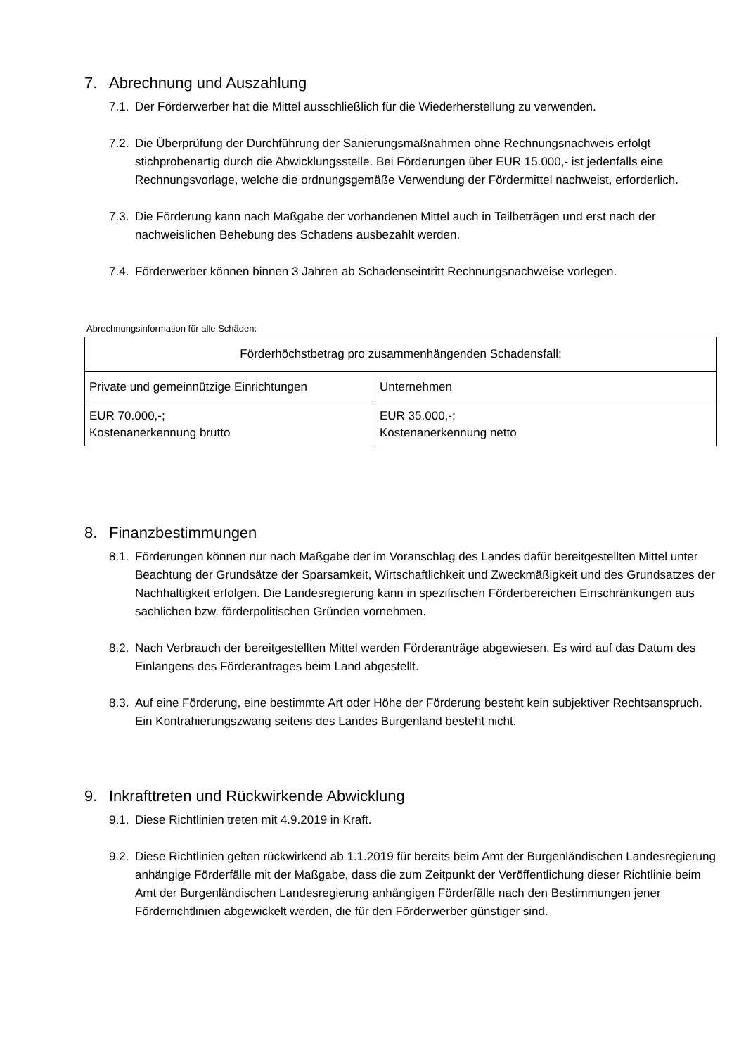7. Abrechnung und Auszahlung
7.1.
Der Förderwerber hat die Mittel ausschließlich für die Wiederherstellung zu verwenden.
7.2.
Die Überprüfung der Durchführung der Sanierungsmaßnahmen ohne Rechnungsnachweis erfolgt stichprobenartig durch die Abwicklungsstelle. Bei Förderungen über EUR 15.000,- ist jedenfalls eine Rechnungsvorlage, welche die ordnungsgemäße Verwendung der Fördermittel nachweist, erforderlich.
7.3.
Die Förderung kann nach Maßgabe der vorhandenen Mittel auch in Teilbeträgen und erst nach der nachweislichen Behebung des Schadens ausbezahlt werden.
7.4.
Förderwerber können binnen 3 Jahren ab Schadenseintritt Rechnungsnachweise vorlegen.
Abrechnungsinformation für alle Schäden:
| Förderhöchstbetrag pro zusammenhängenden Schadensfall: | |
| Private und gemeinnützige Einrichtungen | Unternehmen |
| EUR 70.000,-; Kostenanerkennung brutto | EUR 35.000,-; Kostenanerkennung netto |
8. Finanzbestimmungen
8.1.
Förderungen können nur nach Maßgabe der im Voranschlag des Landes dafür bereitgestellten Mittel unter Beachtung der Grundsätze der Sparsamkeit, Wirtschaftlichkeit und Zweckmäßigkeit und des Grundsatzes der Nachhaltigkeit erfolgen. Die Landesregierung kann in spezifischen Förderbereichen Einschränkungen aus sachlichen bzw. förderpolitischen Gründen vornehmen.
8.2.
Nach Verbrauch der bereitgestellten Mittel werden Förderanträge abgewiesen. Es wird auf das Datum des Einlangens des Förderantrages beim Land abgestellt.
8.3.
Auf eine Förderung, eine bestimmte Art oder Höhe der Förderung besteht kein subjektiver Rechtsanspruch. Ein Kontrahierungszwang seitens des Landes Burgenland besteht nicht.
9. Inkrafttreten und Rückwirkende Abwicklung
9.1.
Diese Richtlinien treten mit 4.9.2019 in Kraft.
9.2.
Diese Richtlinien gelten rückwirkend ab 1.1.2019 für bereits beim Amt der Burgenländischen Landesregierung anhängige Förderfälle mit der Maßgabe, dass die zum Zeitpunkt der Veröffentlichung dieser Richtlinie beim Amt der Burgenländischen Landesregierung anhängigen Förderfälle nach den Bestimmungen jener Förderrichtlinien abgewickelt werden, die für den Förderwerber günstiger sind.